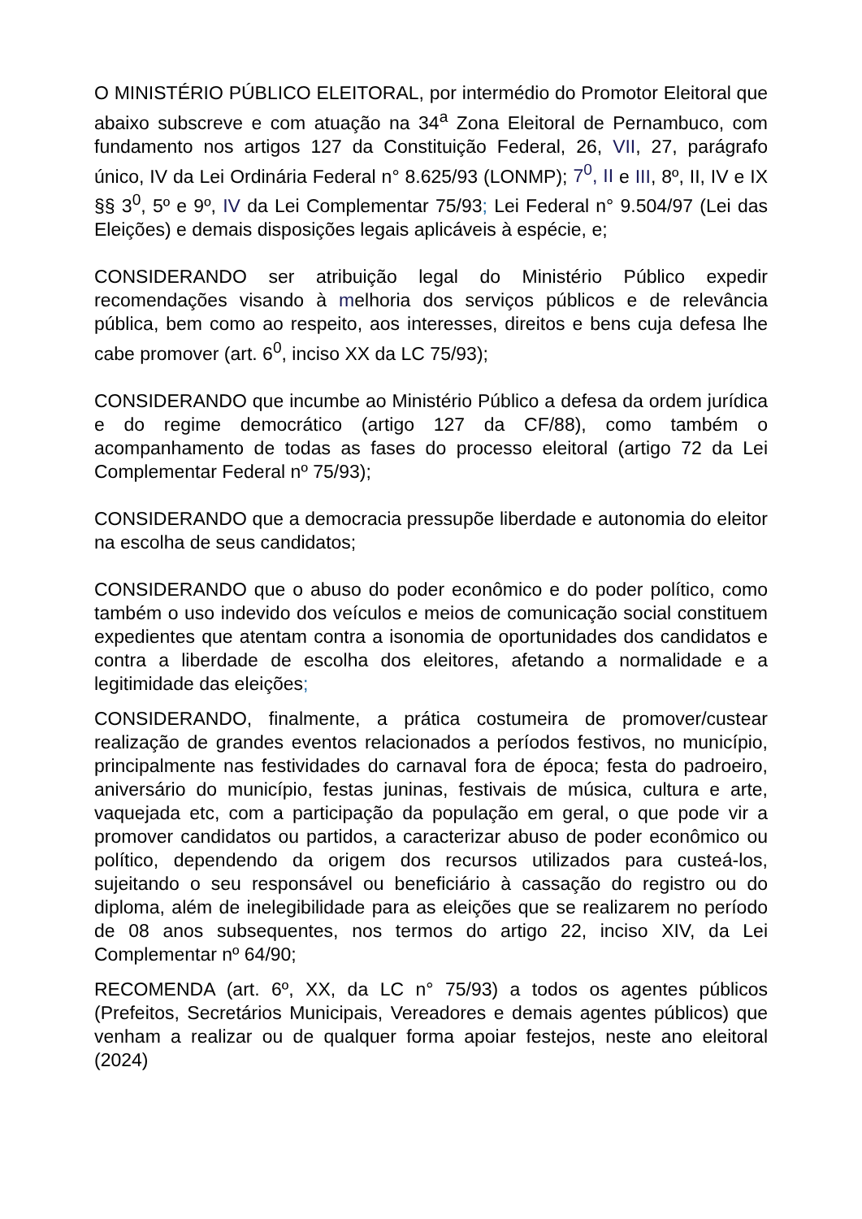O MINISTÉRIO PÚBLICO ELEITORAL, por intermédio do Promotor Eleitoral que abaixo subscreve e com atuação na 34<sup>a</sup> Zona Eleitoral de Pernambuco, com fundamento nos artigos 127 da Constituição Federal, 26, VII, 27, parágrafo único, IV da Lei Ordinária Federal n° 8.625/93 (LONMP); 7<sup>0</sup>, II e III, 8º, II, IV e IX §§ 3<sup>0</sup>, 5º e 9º, IV da Lei Complementar 75/93; Lei Federal n° 9.504/97 (Lei das Eleições) e demais disposições legais aplicáveis à espécie, e;
CONSIDERANDO ser atribuição legal do Ministério Público expedir recomendações visando à melhoria dos serviços públicos e de relevância pública, bem como ao respeito, aos interesses, direitos e bens cuja defesa lhe cabe promover (art. 6<sup>0</sup>, inciso XX da LC 75/93);
CONSIDERANDO que incumbe ao Ministério Público a defesa da ordem jurídica e do regime democrático (artigo 127 da CF/88), como também o acompanhamento de todas as fases do processo eleitoral (artigo 72 da Lei Complementar Federal nº 75/93);
CONSIDERANDO que a democracia pressupõe liberdade e autonomia do eleitor na escolha de seus candidatos;
CONSIDERANDO que o abuso do poder econômico e do poder político, como também o uso indevido dos veículos e meios de comunicação social constituem expedientes que atentam contra a isonomia de oportunidades dos candidatos e contra a liberdade de escolha dos eleitores, afetando a normalidade e a legitimidade das eleições;
CONSIDERANDO, finalmente, a prática costumeira de promover/custear realização de grandes eventos relacionados a períodos festivos, no município, principalmente nas festividades do carnaval fora de época; festa do padroeiro, aniversário do município, festas juninas, festivais de música, cultura e arte, vaquejada etc, com a participação da população em geral, o que pode vir a promover candidatos ou partidos, a caracterizar abuso de poder econômico ou político, dependendo da origem dos recursos utilizados para custeá-los, sujeitando o seu responsável ou beneficiário à cassação do registro ou do diploma, além de inelegibilidade para as eleições que se realizarem no período de 08 anos subsequentes, nos termos do artigo 22, inciso XIV, da Lei Complementar nº 64/90;
RECOMENDA (art. 6º, XX, da LC n° 75/93) a todos os agentes públicos (Prefeitos, Secretários Municipais, Vereadores e demais agentes públicos) que venham a realizar ou de qualquer forma apoiar festejos, neste ano eleitoral (2024)